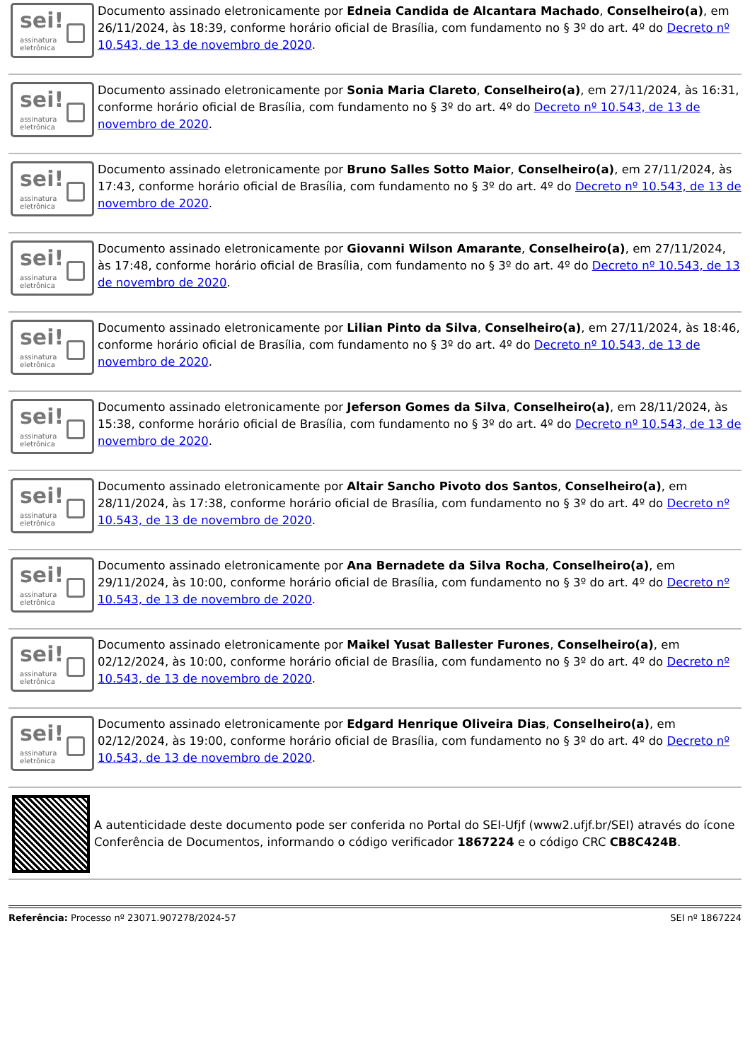sei!
assinatura
eletrônica
Documento assinado eletronicamente por Edneia Candida de Alcantara Machado, Conselheiro(a), em 26/11/2024, às 18:39, conforme horário oficial de Brasília, com fundamento no § 3º do art. 4º do Decreto nº 10.543, de 13 de novembro de 2020.
sei!
assinatura
eletrônica
Documento assinado eletronicamente por Sonia Maria Clareto, Conselheiro(a), em 27/11/2024, às 16:31, conforme horário oficial de Brasília, com fundamento no § 3º do art. 4º do Decreto nº 10.543, de 13 de novembro de 2020.
sei!
assinatura
eletrônica
Documento assinado eletronicamente por Bruno Salles Sotto Maior, Conselheiro(a), em 27/11/2024, às 17:43, conforme horário oficial de Brasília, com fundamento no § 3º do art. 4º do Decreto nº 10.543, de 13 de novembro de 2020.
sei!
assinatura
eletrônica
Documento assinado eletronicamente por Giovanni Wilson Amarante, Conselheiro(a), em 27/11/2024, às 17:48, conforme horário oficial de Brasília, com fundamento no § 3º do art. 4º do Decreto nº 10.543, de 13 de novembro de 2020.
sei!
assinatura
eletrônica
Documento assinado eletronicamente por Lilian Pinto da Silva, Conselheiro(a), em 27/11/2024, às 18:46, conforme horário oficial de Brasília, com fundamento no § 3º do art. 4º do Decreto nº 10.543, de 13 de novembro de 2020.
sei!
assinatura
eletrônica
Documento assinado eletronicamente por Jeferson Gomes da Silva, Conselheiro(a), em 28/11/2024, às 15:38, conforme horário oficial de Brasília, com fundamento no § 3º do art. 4º do Decreto nº 10.543, de 13 de novembro de 2020.
sei!
assinatura
eletrônica
Documento assinado eletronicamente por Altair Sancho Pivoto dos Santos, Conselheiro(a), em 28/11/2024, às 17:38, conforme horário oficial de Brasília, com fundamento no § 3º do art. 4º do Decreto nº 10.543, de 13 de novembro de 2020.
sei!
assinatura
eletrônica
Documento assinado eletronicamente por Ana Bernadete da Silva Rocha, Conselheiro(a), em 29/11/2024, às 10:00, conforme horário oficial de Brasília, com fundamento no § 3º do art. 4º do Decreto nº 10.543, de 13 de novembro de 2020.
sei!
assinatura
eletrônica
Documento assinado eletronicamente por Maikel Yusat Ballester Furones, Conselheiro(a), em 02/12/2024, às 10:00, conforme horário oficial de Brasília, com fundamento no § 3º do art. 4º do Decreto nº 10.543, de 13 de novembro de 2020.
sei!
assinatura
eletrônica
Documento assinado eletronicamente por Edgard Henrique Oliveira Dias, Conselheiro(a), em 02/12/2024, às 19:00, conforme horário oficial de Brasília, com fundamento no § 3º do art. 4º do Decreto nº 10.543, de 13 de novembro de 2020.
A autenticidade deste documento pode ser conferida no Portal do SEI-Ufjf (www2.ufjf.br/SEI) através do ícone Conferência de Documentos, informando o código verificador 1867224 e o código CRC CB8C424B.
Referência: Processo nº 23071.907278/2024-57 SEI nº 1867224